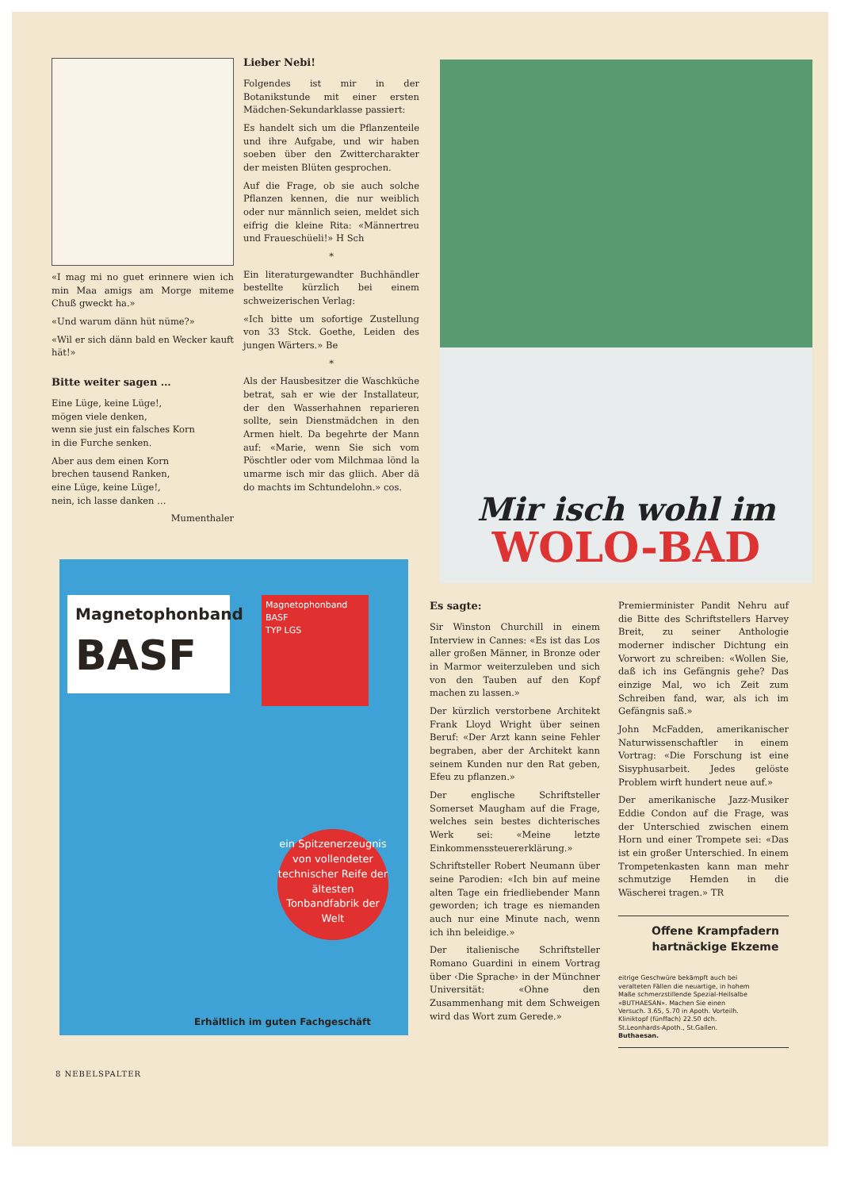«I mag mi no guet erinnere wien ich min Maa amigs am Morge miteme Chuß gweckt ha.»
«Und warum dänn hüt nüme?»
«Wil er sich dänn bald en Wecker kauft hät!»
Bitte weiter sagen …
Eine Lüge, keine Lüge!,
mögen viele denken,
wenn sie just ein falsches Korn
in die Furche senken.
Aber aus dem einen Korn
brechen tausend Ranken,
eine Lüge, keine Lüge!,
nein, ich lasse danken …
Mumenthaler
Lieber Nebi!
Folgendes ist mir in der Botanikstunde mit einer ersten Mädchen-Sekundarklasse passiert:
Es handelt sich um die Pflanzenteile und ihre Aufgabe, und wir haben soeben über den Zwittercharakter der meisten Blüten gesprochen.
Auf die Frage, ob sie auch solche Pflanzen kennen, die nur weiblich oder nur männlich seien, meldet sich eifrig die kleine Rita: «Männertreu und Fraueschüeli!» H Sch
*
Ein literaturgewandter Buchhändler bestellte kürzlich bei einem schweizerischen Verlag:
«Ich bitte um sofortige Zustellung von 33 Stck. Goethe, Leiden des jungen Wärters.» Be
*
Als der Hausbesitzer die Waschküche betrat, sah er wie der Installateur, der den Wasserhahnen reparieren sollte, sein Dienstmädchen in den Armen hielt. Da begehrte der Mann auf: «Marie, wenn Sie sich vom Pöschtler oder vom Milchmaa lönd la umarme isch mir das gliich. Aber dä do machts im Schtundelohn.» cos.
Mir isch wohl im
WOLO-BAD
Magnetophonband
BASF
Magnetophonband BASF
TYP LGS
ein Spitzenerzeugnis von vollendeter technischer Reife der ältesten Tonbandfabrik der Welt
Erhältlich im guten Fachgeschäft
Es sagte:
Sir Winston Churchill in einem Interview in Cannes: «Es ist das Los aller großen Männer, in Bronze oder in Marmor weiterzuleben und sich von den Tauben auf den Kopf machen zu lassen.»
Der kürzlich verstorbene Architekt Frank Lloyd Wright über seinen Beruf: «Der Arzt kann seine Fehler begraben, aber der Architekt kann seinem Kunden nur den Rat geben, Efeu zu pflanzen.»
Der englische Schriftsteller Somerset Maugham auf die Frage, welches sein bestes dichterisches Werk sei: «Meine letzte Einkommenssteuererklärung.»
Schriftsteller Robert Neumann über seine Parodien: «Ich bin auf meine alten Tage ein friedliebender Mann geworden; ich trage es niemanden auch nur eine Minute nach, wenn ich ihn beleidige.»
Der italienische Schriftsteller Romano Guardini in einem Vortrag über ‹Die Sprache› in der Münchner Universität: «Ohne den Zusammenhang mit dem Schweigen wird das Wort zum Gerede.»
Premierminister Pandit Nehru auf die Bitte des Schriftstellers Harvey Breit, zu seiner Anthologie moderner indischer Dichtung ein Vorwort zu schreiben: «Wollen Sie, daß ich ins Gefängnis gehe? Das einzige Mal, wo ich Zeit zum Schreiben fand, war, als ich im Gefängnis saß.»
John McFadden, amerikanischer Naturwissenschaftler in einem Vortrag: «Die Forschung ist eine Sisyphusarbeit. Jedes gelöste Problem wirft hundert neue auf.»
Der amerikanische Jazz-Musiker Eddie Condon auf die Frage, was der Unterschied zwischen einem Horn und einer Trompete sei: «Das ist ein großer Unterschied. In einem Trompetenkasten kann man mehr schmutzige Hemden in die Wäscherei tragen.» TR
Offene Krampfadern hartnäckige Ekzeme
eitrige Geschwüre bekämpft auch bei veralteten Fällen die neuartige, in hohem Maße schmerzstillende Spezial-Heilsalbe «BUTHAESAN». Machen Sie einen Versuch. 3.65, 5.70 in Apoth. Vorteilh. Kliniktopf (fünffach) 22.50 dch. St.Leonhards-Apoth., St.Gallen. Buthaesan.
8 NEBELSPALTER